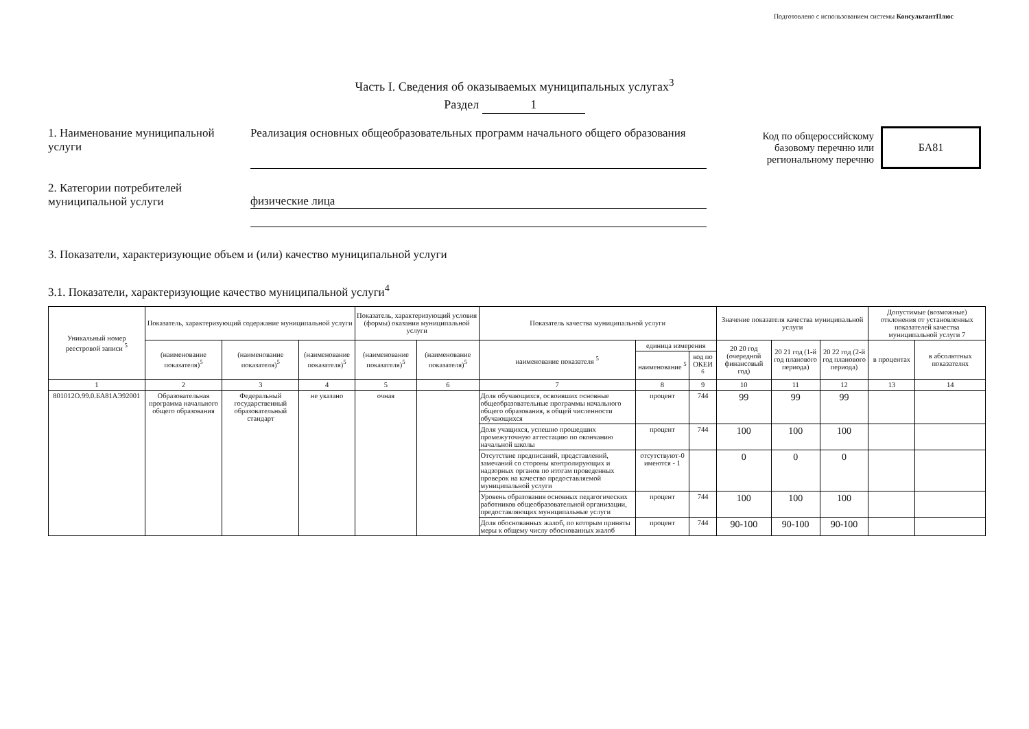Подготовлено с использованием системы КонсультантПлюс
Часть I. Сведения об оказываемых муниципальных услугах<sup>3</sup>
Раздел 1
1. Наименование муниципальной услуги
Реализация основных общеобразовательных программ начального общего образования
Код по общероссийскому
базовому перечню или
региональному перечню
БА81
2. Категории потребителей муниципальной услуги
физические лица
3. Показатели, характеризующие объем и (или) качество муниципальной услуги
3.1. Показатели, характеризующие качество муниципальной услуги<sup>4</sup>
| Уникальный номер реестровой записи <sup>5</sup> | Показатель, характеризующий содержание муниципальной услуги | | | Показатель, характеризующий условия (формы) оказания муниципальной услуги | | Показатель качества муниципальной услуги | | | Значение показателя качества муниципальной услуги | | | Допустимые (возможные) отклонения от установленных показателей качества муниципальной услуги 7 | |
| --- | --- | --- | --- | --- | --- | --- | --- | --- | --- | --- | --- | --- | --- |
| | (наименование показателя)<sup>5</sup> | (наименование показателя)<sup>5</sup> | (наименование показателя)<sup>5</sup> | (наименование показателя)<sup>5</sup> | (наименование показателя)<sup>5</sup> | наименование показателя <sup>5</sup> | единица измерения | | 20 20 год (очередной финансовый год) | 20 21 год (1-й год планового периода) | 20 22 год (2-й год планового периода) | в процентах | в абсолютных показателях |
| | | | | | | | наименование <sup>5</sup> | код по ОКЕИ <sup>6</sup> | | | | | |
| 1 | 2 | 3 | 4 | 5 | 6 | 7 | 8 | 9 | 10 | 11 | 12 | 13 | 14 |
| 801012О.99.0.БА81АЭ92001 | Образовательная программа начального общего образования | Федеральный государственный образовательный стандарт | не указано | очная | | Доля обучающихся, освоивших основные общеобразовательные программы начального общего образования, в общей численности обучающихся | процент | 744 | 99 | 99 | 99 | | |
| | | | | | | Доля учащихся, успешно прошедших промежуточную аттестацию по окончанию начальной школы | процент | 744 | 100 | 100 | 100 | | |
| | | | | | | Отсутствие предписаний, представлений, замечаний со стороны контролирующих и надзорных органов по итогам проведенных проверок на качество предоставляемой муниципальной услуги | отсутствуют-0 имеются - 1 | | 0 | 0 | 0 | | |
| | | | | | | Уровень образования основных педагогических работников общеобразовательной организации, предоставляющих муниципальные услуги | процент | 744 | 100 | 100 | 100 | | |
| | | | | | | Доля обоснованных жалоб, по которым приняты меры к общему числу обоснованных жалоб | процент | 744 | 90-100 | 90-100 | 90-100 | | |